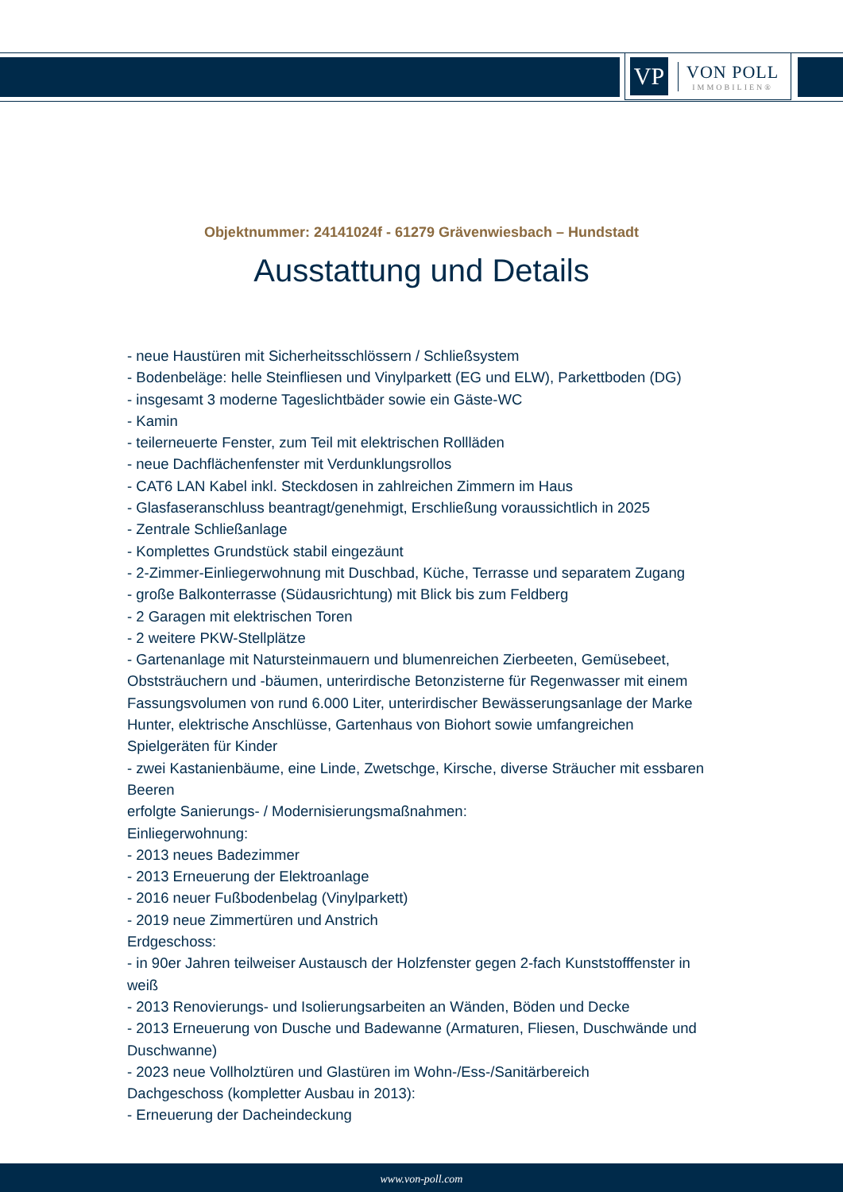VP
VON POLL
IMMOBILIEN®
Objektnummer: 24141024f - 61279 Grävenwiesbach – Hundstadt
Ausstattung und Details
- neue Haustüren mit Sicherheitsschlössern / Schließsystem
- Bodenbeläge: helle Steinfliesen und Vinylparkett (EG und ELW), Parkettboden (DG)
- insgesamt 3 moderne Tageslichtbäder sowie ein Gäste-WC
- Kamin
- teilerneuerte Fenster, zum Teil mit elektrischen Rollläden
- neue Dachflächenfenster mit Verdunklungsrollos
- CAT6 LAN Kabel inkl. Steckdosen in zahlreichen Zimmern im Haus
- Glasfaseranschluss beantragt/genehmigt, Erschließung voraussichtlich in 2025
- Zentrale Schließanlage
- Komplettes Grundstück stabil eingezäunt
- 2-Zimmer-Einliegerwohnung mit Duschbad, Küche, Terrasse und separatem Zugang
- große Balkonterrasse (Südausrichtung) mit Blick bis zum Feldberg
- 2 Garagen mit elektrischen Toren
- 2 weitere PKW-Stellplätze
- Gartenanlage mit Natursteinmauern und blumenreichen Zierbeeten, Gemüsebeet, Obststräuchern und -bäumen, unterirdische Betonzisterne für Regenwasser mit einem Fassungsvolumen von rund 6.000 Liter, unterirdischer Bewässerungsanlage der Marke Hunter, elektrische Anschlüsse, Gartenhaus von Biohort sowie umfangreichen Spielgeräten für Kinder
- zwei Kastanienbäume, eine Linde, Zwetschge, Kirsche, diverse Sträucher mit essbaren Beeren
erfolgte Sanierungs- / Modernisierungsmaßnahmen:
Einliegerwohnung:
- 2013 neues Badezimmer
- 2013 Erneuerung der Elektroanlage
- 2016 neuer Fußbodenbelag (Vinylparkett)
- 2019 neue Zimmertüren und Anstrich
Erdgeschoss:
- in 90er Jahren teilweiser Austausch der Holzfenster gegen 2-fach Kunststofffenster in weiß
- 2013 Renovierungs- und Isolierungsarbeiten an Wänden, Böden und Decke
- 2013 Erneuerung von Dusche und Badewanne (Armaturen, Fliesen, Duschwände und Duschwanne)
- 2023 neue Vollholztüren und Glastüren im Wohn-/Ess-/Sanitärbereich
Dachgeschoss (kompletter Ausbau in 2013):
- Erneuerung der Dacheindeckung
www.von-poll.com